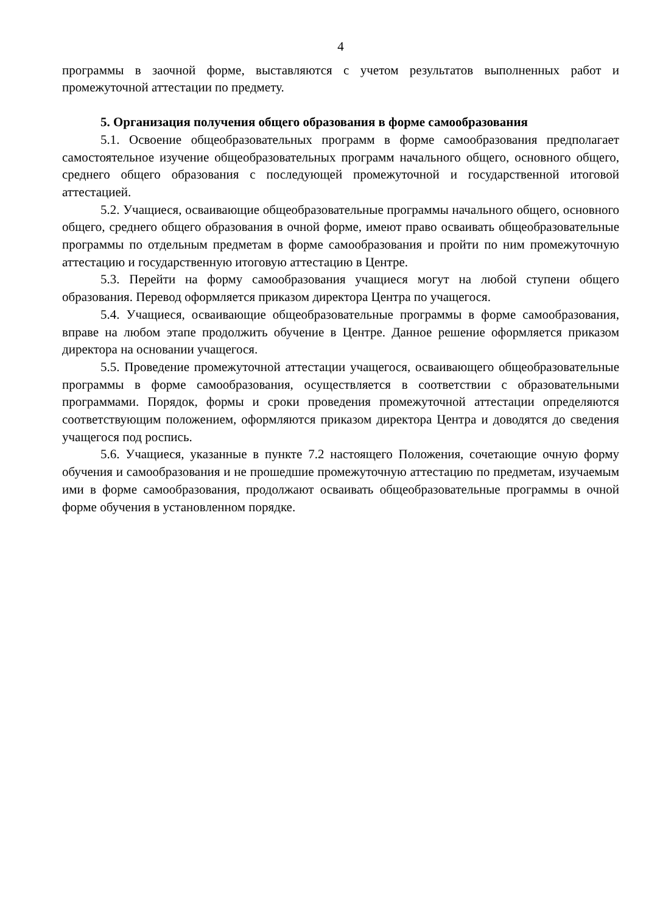4
программы в заочной форме, выставляются с учетом результатов выполненных работ и промежуточной аттестации по предмету.
5. Организация получения общего образования в форме самообразования
5.1. Освоение общеобразовательных программ в форме самообразования предполагает самостоятельное изучение общеобразовательных программ начального общего, основного общего, среднего общего образования с последующей промежуточной и государственной итоговой аттестацией.
5.2. Учащиеся, осваивающие общеобразовательные программы начального общего, основного общего, среднего общего образования в очной форме, имеют право осваивать общеобразовательные программы по отдельным предметам в форме самообразования и пройти по ним промежуточную аттестацию и государственную итоговую аттестацию в Центре.
5.3. Перейти на форму самообразования учащиеся могут на любой ступени общего образования. Перевод оформляется приказом директора Центра по учащегося.
5.4. Учащиеся, осваивающие общеобразовательные программы в форме самообразования, вправе на любом этапе продолжить обучение в Центре. Данное решение оформляется приказом директора на основании учащегося.
5.5. Проведение промежуточной аттестации учащегося, осваивающего общеобразовательные программы в форме самообразования, осуществляется в соответствии с образовательными программами. Порядок, формы и сроки проведения промежуточной аттестации определяются соответствующим положением, оформляются приказом директора Центра и доводятся до сведения учащегося под роспись.
5.6. Учащиеся, указанные в пункте 7.2 настоящего Положения, сочетающие очную форму обучения и самообразования и не прошедшие промежуточную аттестацию по предметам, изучаемым ими в форме самообразования, продолжают осваивать общеобразовательные программы в очной форме обучения в установленном порядке.